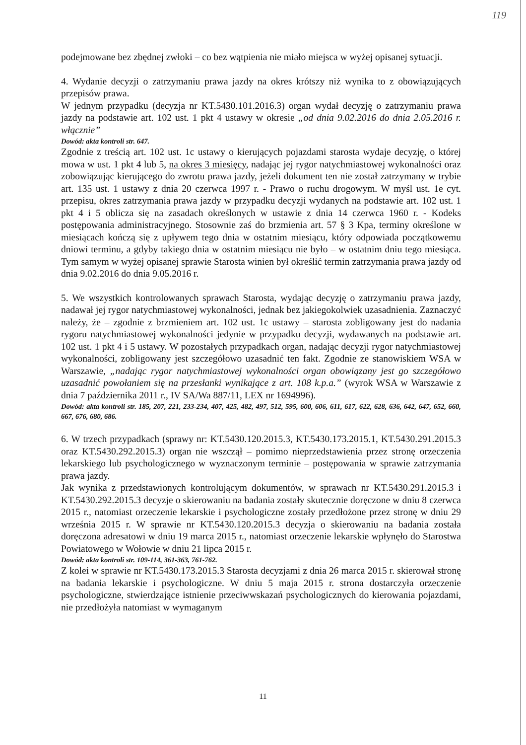119
podejmowane bez zbędnej zwłoki – co bez wątpienia nie miało miejsca w wyżej opisanej sytuacji.
4. Wydanie decyzji o zatrzymaniu prawa jazdy na okres krótszy niż wynika to z obowiązujących przepisów prawa.
W jednym przypadku (decyzja nr KT.5430.101.2016.3) organ wydał decyzję o zatrzymaniu prawa jazdy na podstawie art. 102 ust. 1 pkt 4 ustawy w okresie „od dnia 9.02.2016 do dnia 2.05.2016 r. włącznie”
Dowód: akta kontroli str. 647.
Zgodnie z treścią art. 102 ust. 1c ustawy o kierujących pojazdami starosta wydaje decyzję, o której mowa w ust. 1 pkt 4 lub 5, na okres 3 miesięcy, nadając jej rygor natychmiastowej wykonalności oraz zobowiązując kierującego do zwrotu prawa jazdy, jeżeli dokument ten nie został zatrzymany w trybie art. 135 ust. 1 ustawy z dnia 20 czerwca 1997 r. - Prawo o ruchu drogowym. W myśl ust. 1e cyt. przepisu, okres zatrzymania prawa jazdy w przypadku decyzji wydanych na podstawie art. 102 ust. 1 pkt 4 i 5 oblicza się na zasadach określonych w ustawie z dnia 14 czerwca 1960 r. - Kodeks postępowania administracyjnego. Stosownie zaś do brzmienia art. 57 § 3 Kpa, terminy określone w miesiącach kończą się z upływem tego dnia w ostatnim miesiącu, który odpowiada początkowemu dniowi terminu, a gdyby takiego dnia w ostatnim miesiącu nie było – w ostatnim dniu tego miesiąca. Tym samym w wyżej opisanej sprawie Starosta winien był określić termin zatrzymania prawa jazdy od dnia 9.02.2016 do dnia 9.05.2016 r.
5. We wszystkich kontrolowanych sprawach Starosta, wydając decyzję o zatrzymaniu prawa jazdy, nadawał jej rygor natychmiastowej wykonalności, jednak bez jakiegokolwiek uzasadnienia. Zaznaczyć należy, że – zgodnie z brzmieniem art. 102 ust. 1c ustawy – starosta zobligowany jest do nadania rygoru natychmiastowej wykonalności jedynie w przypadku decyzji, wydawanych na podstawie art. 102 ust. 1 pkt 4 i 5 ustawy. W pozostałych przypadkach organ, nadając decyzji rygor natychmiastowej wykonalności, zobligowany jest szczegółowo uzasadnić ten fakt. Zgodnie ze stanowiskiem WSA w Warszawie, „nadając rygor natychmiastowej wykonalności organ obowiązany jest go szczegółowo uzasadnić powołaniem się na przesłanki wynikające z art. 108 k.p.a.” (wyrok WSA w Warszawie z dnia 7 października 2011 r., IV SA/Wa 887/11, LEX nr 1694996).
Dowód: akta kontroli str. 185, 207, 221, 233-234, 407, 425, 482, 497, 512, 595, 600, 606, 611, 617, 622, 628, 636, 642, 647, 652, 660, 667, 676, 680, 686.
6. W trzech przypadkach (sprawy nr: KT.5430.120.2015.3, KT.5430.173.2015.1, KT.5430.291.2015.3 oraz KT.5430.292.2015.3) organ nie wszczął – pomimo nieprzedstawienia przez stronę orzeczenia lekarskiego lub psychologicznego w wyznaczonym terminie – postępowania w sprawie zatrzymania prawa jazdy.
Jak wynika z przedstawionych kontrolującym dokumentów, w sprawach nr KT.5430.291.2015.3 i KT.5430.292.2015.3 decyzje o skierowaniu na badania zostały skutecznie doręczone w dniu 8 czerwca 2015 r., natomiast orzeczenie lekarskie i psychologiczne zostały przedłożone przez stronę w dniu 29 września 2015 r. W sprawie nr KT.5430.120.2015.3 decyzja o skierowaniu na badania została doręczona adresatowi w dniu 19 marca 2015 r., natomiast orzeczenie lekarskie wpłynęło do Starostwa Powiatowego w Wołowie w dniu 21 lipca 2015 r.
Dowód: akta kontroli str. 109-114, 361-363, 761-762.
Z kolei w sprawie nr KT.5430.173.2015.3 Starosta decyzjami z dnia 26 marca 2015 r. skierował stronę na badania lekarskie i psychologiczne. W dniu 5 maja 2015 r. strona dostarczyła orzeczenie psychologiczne, stwierdzające istnienie przeciwwskazań psychologicznych do kierowania pojazdami, nie przedłożyła natomiast w wymaganym
11